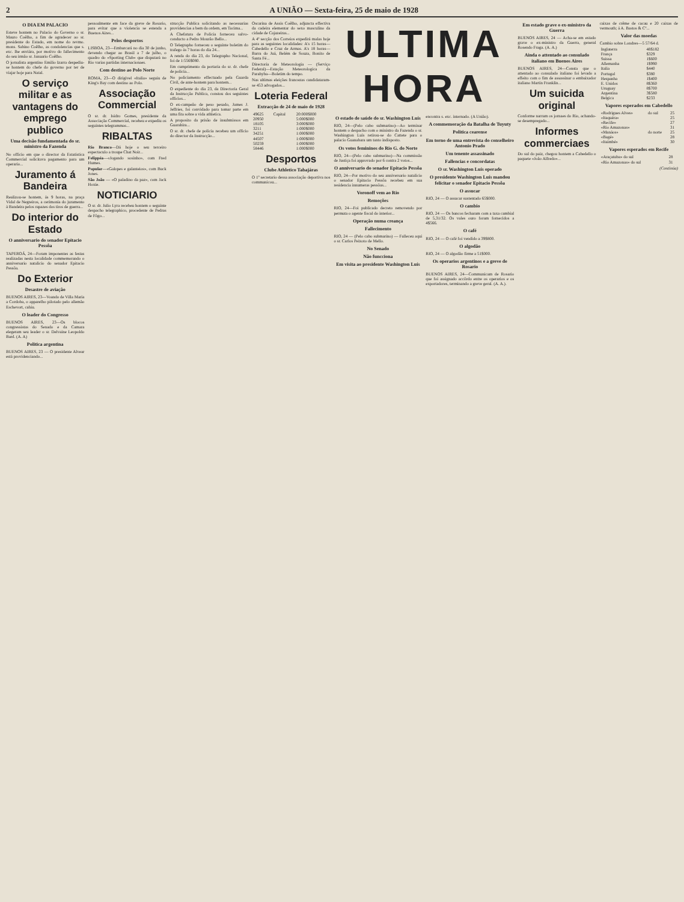2 A UNIÃO — Sexta-feira, 25 de maio de 1928
O DIA EM PALACIO
Esteve hontem no Palacio do Governo o sr. Mauro Coêlho, a fim de agradecer ao sr. presidente do Estado, em nome do revmo. mons. Sabino Coêlho, as condolencias que s. exc. lhe enviára, por motivo do fallecimento do seu irmão sr. Januario Coêlho.
O jornalista argentino Emilio Izarra despediu-se hontem do chefe do governo por ter de viajar hoje para Natal.
O serviço militar e as vantagens do emprego publico
Uma decisão fundamentada do sr. ministro da Fazenda
No officio em que o director da Estatistica Commercial solicitava pagamento para um operario...
Juramento á Bandeira
Realizou-se hontem, ás 9 horas, na praça Vidal de Negreiros, a cerimonia do juramento á Bandeira pelos rapazes dos tiros de guerra...
Do interior do Estado
O anniversario do senador Epitacio Pessôa
TAPEROÁ, 24—Foram imponentes as festas realizadas nesta localidade commemorando o anniversario natalicio do senador Epitacio Pessôa.
Do Exterior
Desastre de aviação
BUENOS AIRES, 23—Voando de Villa Maria a Cordoba, o apparelho pilotado pelo allemão Eschevort, cahiu.
O leader do Congresso
BUENOS AIRES, 23—Os blocos congressistas do Senado e da Camara elegeram seu leader o sr. Delvaine Leopoldo Bard. (A. A)
Politica argentina
BUENOS AIRES, 23 — O presidente Alvear está providenciando...
pessoalmente em face da greve de Rosario, para evitar que a violencia se estenda a Buenos Aires...
Pelos desportos
LISBOA, 23—Embarcará no dia 30 de junho, devendo chegar ao Brasil a 7 de julho, o quadro do «Sporting Club» que disputará no Rio varias partidas internacionaes.
Com destino ao Polo Norte
ROMA, 23—O dirigivel «Italia» seguiu de King's Bay com destino ao Polo.
Associação Commercial
O sr. dr. Isidro Gomes, presidente da Associação Commercial, recebeu e expediu os seguintes telegrammas...
RIBALTAS
Rio Branco—Dá hoje o seu terceiro espectaculo a troupe Chat Noir...
Felippéa—«Jogando sosinho», com Fred Humes.
Popular—«Galopes e galanteios», com Buck Jones.
São João — «O paladino da paz», com Jack Hoxie.
NOTICIARIO
O sr. dr. Julio Lyra recebeu hontem o seguinte despacho telegraphico, procedente de Pedras de Fôgo...
strucção Publica solicitando as necessarias providencias a bem da ordem, em Tacima...
A Chefatura de Policia forneceu salvo-conducto a Pedro Mourão Bello...
O Telegrapho forneceu o seguinte boletim do trafego ás 7 horas do dia 24...
A renda do dia 23, do Telegrapho Nacional, foi de 1:556$080.
Em cumprimento da portaria do sr. dr. chefe de policia...
No policiamento effectuado pela Guarda Civil, de ante-hontem para hontem...
O expediente do dia 23, da Directoria Geral da Instrucção Publica, constou dos seguintes officios...
O ex-campeão de peso pesado, James J. Jeffries, foi convidado para tomar parte em uma fita sobre a vida athletica.
A proposito da prisão de insubmissos em Guarabira...
O sr. dr. chefe de policia recebeu um officio do director da Instrucção...
Oscarina de Assis Coêlho, adjuncta effectiva da cadeira elementar do sexo masculino da cidade de Cajazeiras...
A 4ª secção dos Correios expedirá malas hoje para as seguintes localidades: A's 15 horas—Cabedello e Cruz de Armas. A's 18 horas—Barra do Juá, Belém de Souza, Bonito de Santa Fé...
Directoria de Meteorologia — (Serviço Federal)—Estação Meteorologica da Parahyba—Boletim do tempo.
Nas ultimas eleições francezas candidataram-se 453 advogados...
Loteria Federal
Extracção de 24 de maio de 1928
| 49625 | Capital | 20:000$000 |
| 20950 | | 5:000$000 |
| 18105 | | 3:000$000 |
| 3211 | | 1:000$000 |
| 34251 | | 1:000$000 |
| 44507 | | 1:000$000 |
| 50259 | | 1:000$000 |
| 58446 | | 1:000$000 |
Desportos
Clube Athletico Tabajáras
O 1º secretario dessa associação deportiva nos communicou...
ULTIMA HORA
O estado de saúde do sr. Washington Luís
RIO, 24—(Pelo cabo submarino)—Ao terminar hontem o despacho com o ministro da Fazenda o sr. Washington Luís retirou-se do Cattete para o palacio Guanabara um tanto indisposto.
Os votos femininos do Rio G. do Norte
RIO, 24—(Pelo cabo submarino)—Na commissão de Justiça foi approvado por 6 contra 2 votos...
O anniversario do senador Epitacio Pessôa
RIO, 24—Por motivo do seu anniversario natalicio o senador Epitacio Pessôa recebeu em sua residencia innumeras pessôas...
Voronoff vem ao Rio
Remoções
RIO, 24—Foi publicado decreto removendo por permuta o agente fiscal do interior...
Operação numa creança
Fallecimento
RIO, 24 — (Pelo cabo submarino) — Falleceu aqui o sr. Carlos Peixoto de Mello.
No Senado
Não funcciona
Em visita ao presidente Washington Luís
encontra s. exc. internado. (A União).
A commemoração da Batalha de Tuyuty
Politica cearense
Em torno de uma entrevista do conselheiro Antonio Prado
Um tenente assassinado
Fallencias e concordatas
O sr. Washington Luís operado
O presidente Washington Luís mandou felicitar o senador Epitacio Pessôa
O assucar
RIO, 24 — O assucar sustentado 65$000.
O cambio
RIO, 24 — Os bancos fecharam com a taxa cambial de 5,31/32. Os vales ouro foram fornecidos a 4$566.
O café
RIO, 24 — O café foi vendido a 39$800.
O algodão
RIO, 24 — O algodão firme a 51$000.
Os operarios argentinos e a greve de Rosario
BUENOS AIRES, 24—Communicam de Rosario que foi assignado accôrdo entre os operarios e os exportadores, terminando a greve geral. (A. A.).
Em estado grave o ex-ministro da Guerra
BUENOS AIRES, 24 — Acha-se em estado grave o ex-ministro da Guerra, general Rosendo Fraga. (A. A.)
Ainda o attentado ao consulado italiano em Buenos Aires
BUENOS AIRES, 24—Consta que o attentado ao consulado italiano foi levado a effeito com o fim de assassinar o embaixador italiano Martin Franklin...
Um suicida original
Conforme narram os jornaes do Rio, achando-se desempregado...
Informes commerciaes
Do sul do paiz, chegou hontem a Cabedello o paquete «João Alfredo»...
caixas de crême de cacau e 20 caixas de vermouth; á A. Bastos & Cª...
Valor das moedas
Cambio sobre Londres—5 57/64 d.
| Inglaterra | 48$182 |
| França | $329 |
| Suissa | 1$600 |
| Allemanha | 1$990 |
| Italia | $440 |
| Portugal | $380 |
| Hespanha | 1$400 |
| E. Unidos | 8$360 |
| Uruguay | 8$700 |
| Argentina | 3$580 |
| Belgica | $233 |
Vapores esperados em Cabedello
| «Rodrigues Alves» | do sul | 25 |
| «Itaquéra» | | 25 |
| «Recife» | | 27 |
| «Rio Amazonas» | | 31 |
| «Manáos» | do norte | 25 |
| «Bagé» | | 28 |
| «Itaimbé» | | 30 |
Vapores esperados em Recife
| «Araçatuba» do sul | 28 |
| «Rio Amazonas» do sul | 31 |
(Continúa)